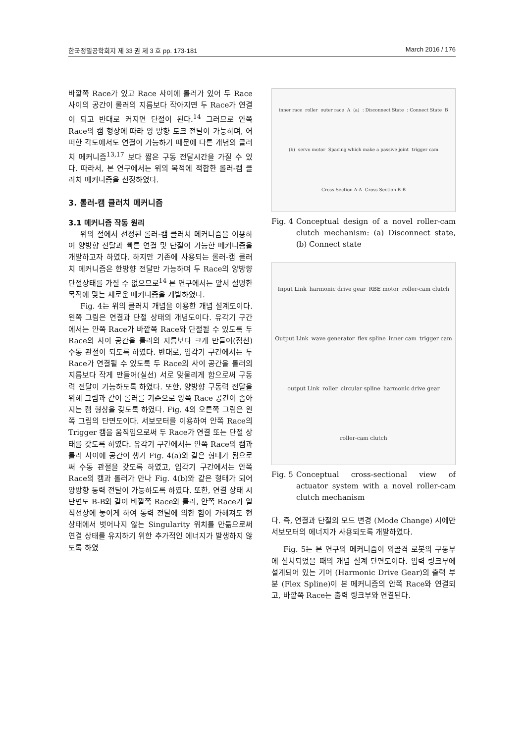한국정밀공학회지 제 33 권 제 3 호 pp. 173-181 March 2016 / 176
바깥쪽 Race가 있고 Race 사이에 롤러가 있어 두 Race 사이의 공간이 롤러의 지름보다 작아지면 두 Race가 연결이 되고 반대로 커지면 단절이 된다.<sup>14</sup> 그러므로 안쪽 Race의 캠 형상에 따라 양 방향 토크 전달이 가능하며, 어떠한 각도에서도 연결이 가능하기 때문에 다른 개념의 클러치 메커니즘<sup>13,17</sup> 보다 짧은 구동 전달시간을 가질 수 있다. 따라서, 본 연구에서는 위의 목적에 적합한 롤러-캠 클러치 메커니즘을 선정하였다.
3. 롤러-캠 클러치 메커니즘
3.1 메커니즘 작동 원리
위의 절에서 선정된 롤러-캠 클러치 메커니즘을 이용하여 양방향 전달과 빠른 연결 및 단절이 가능한 메커니즘을 개발하고자 하였다. 하지만 기존에 사용되는 롤러-캠 클러치 메커니즘은 한방향 전달만 가능하며 두 Race의 양방향 단절상태를 가질 수 없으므로<sup>14</sup> 본 연구에서는 앞서 설명한 목적에 맞는 새로운 메커니즘을 개발하였다.
Fig. 4는 위의 클러치 개념을 이용한 개념 설계도이다. 왼쪽 그림은 연결과 단절 상태의 개념도이다. 유각기 구간에서는 안쪽 Race가 바깥쪽 Race와 단절될 수 있도록 두 Race의 사이 공간을 롤러의 지름보다 크게 만들어(점선) 수동 관절이 되도록 하였다. 반대로, 입각기 구간에서는 두 Race가 연결될 수 있도록 두 Race의 사이 공간을 롤러의 지름보다 작게 만들어(실선) 서로 맞물리게 함으로써 구동력 전달이 가능하도록 하였다. 또한, 양방향 구동력 전달을 위해 그림과 같이 롤러를 기준으로 양쪽 Race 공간이 좁아지는 캠 형상을 갖도록 하였다. Fig. 4의 오른쪽 그림은 왼쪽 그림의 단면도이다. 서보모터를 이용하여 안쪽 Race의 Trigger 캠을 움직임으로써 두 Race가 연결 또는 단절 상태를 갖도록 하였다. 유각기 구간에서는 안쪽 Race의 캠과 롤러 사이에 공간이 생겨 Fig. 4(a)와 같은 형태가 됨으로써 수동 관절을 갖도록 하였고, 입각기 구간에서는 안쪽 Race의 캠과 롤러가 만나 Fig. 4(b)와 같은 형태가 되어 양방향 동력 전달이 가능하도록 하였다. 또한, 연결 상태 시 단면도 B-B와 같이 바깥쪽 Race와 롤러, 안쪽 Race가 일직선상에 놓이게 하여 동력 전달에 의한 힘이 가해져도 현 상태에서 벗어나지 않는 Singularity 위치를 만듦으로써 연결 상태를 유지하기 위한 추가적인 에너지가 발생하지 않도록 하였
inner race roller outer race A (a) : Disconnect State : Connect State B (b) servo motor Spacing which make a passive joint trigger cam Cross Section A-A Cross Section B-B
Fig. 4 Conceptual design of a novel roller-cam clutch mechanism: (a) Disconnect state, (b) Connect state
Input Link harmonic drive gear RBE motor roller-cam clutch Output Link wave generator flex spline inner cam trigger cam output Link roller circular spline harmonic drive gear roller-cam clutch
Fig. 5 Conceptual cross-sectional view of actuator system with a novel roller-cam clutch mechanism
다. 즉, 연결과 단절의 모드 변경 (Mode Change) 시에만 서보모터의 에너지가 사용되도록 개발하였다.
Fig. 5는 본 연구의 메커니즘이 외골격 로봇의 구동부에 설치되었을 때의 개념 설계 단면도이다. 입력 링크부에 설계되어 있는 기어 (Harmonic Drive Gear)의 출력 부분 (Flex Spline)이 본 메커니즘의 안쪽 Race와 연결되고, 바깥쪽 Race는 출력 링크부와 연결된다.